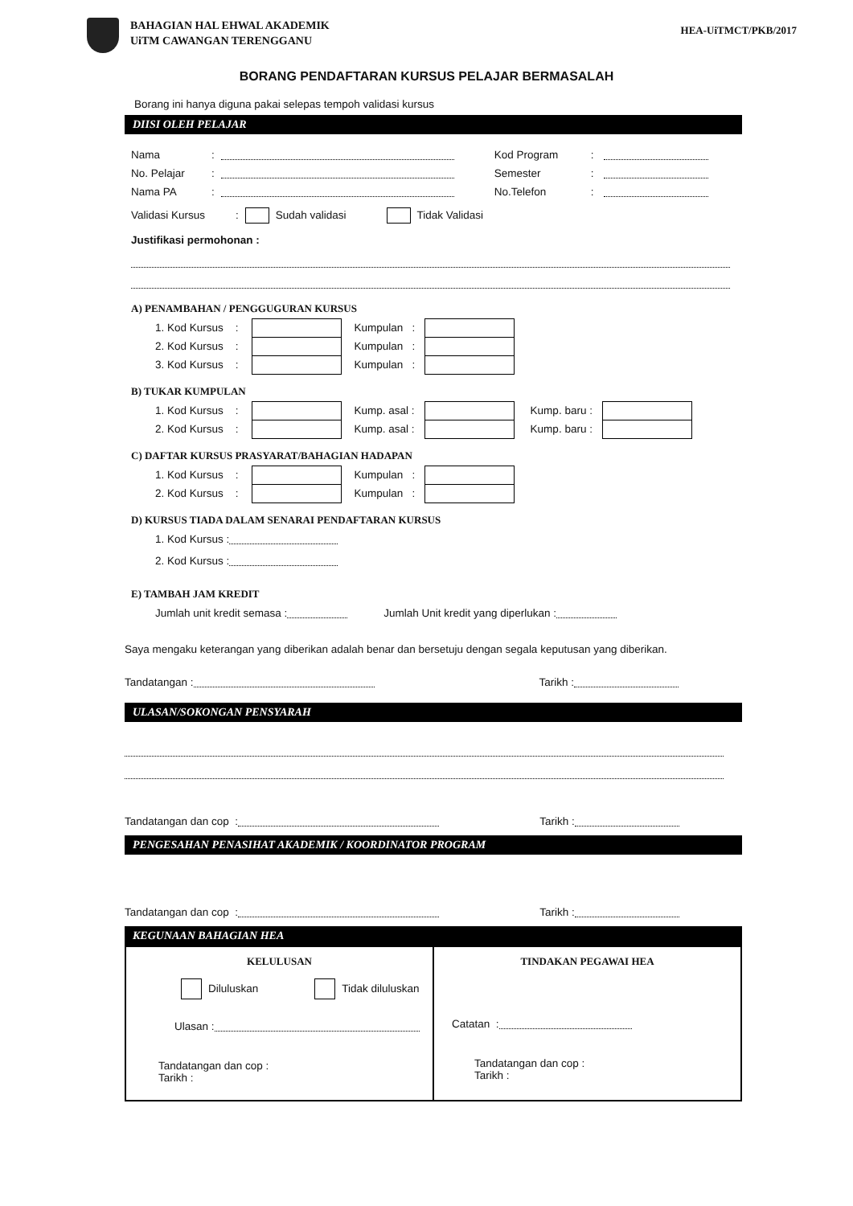BAHAGIAN HAL EHWAL AKADEMIK
UiTM CAWANGAN TERENGGANU
HEA-UiTMCT/PKB/2017
BORANG PENDAFTARAN KURSUS PELAJAR BERMASALAH
Borang ini hanya diguna pakai selepas tempoh validasi kursus
DIISI OLEH PELAJAR
Nama: Kod Program:
No. Pelajar: Semester:
Nama PA: No.Telefon:
Validasi Kursus: Sudah validasi Tidak Validasi
Justifikasi permohonan :
A) PENAMBAHAN / PENGGUGURAN KURSUS
1. Kod Kursus : Kumpulan :
2. Kod Kursus : Kumpulan :
3. Kod Kursus : Kumpulan :
B) TUKAR KUMPULAN
1. Kod Kursus : Kump. asal : Kump. baru :
2. Kod Kursus : Kump. asal : Kump. baru :
C) DAFTAR KURSUS PRASYARAT/BAHAGIAN HADAPAN
1. Kod Kursus : Kumpulan :
2. Kod Kursus : Kumpulan :
D) KURSUS TIADA DALAM SENARAI PENDAFTARAN KURSUS
1. Kod Kursus :
2. Kod Kursus :
E) TAMBAH JAM KREDIT
Jumlah unit kredit semasa : Jumlah Unit kredit yang diperlukan :
Saya mengaku keterangan yang diberikan adalah benar dan bersetuju dengan segala keputusan yang diberikan.
Tandatangan : Tarikh :
ULASAN/SOKONGAN PENSYARAH
Tandatangan dan cop : Tarikh :
PENGESAHAN PENASIHAT AKADEMIK / KOORDINATOR PROGRAM
Tandatangan dan cop : Tarikh :
KEGUNAAN BAHAGIAN HEA
| KELULUSAN Diluluskan Tidak diluluskan Ulasan : Tandatangan dan cop : Tarikh : | TINDAKAN PEGAWAI HEA Catatan : Tandatangan dan cop : Tarikh : |